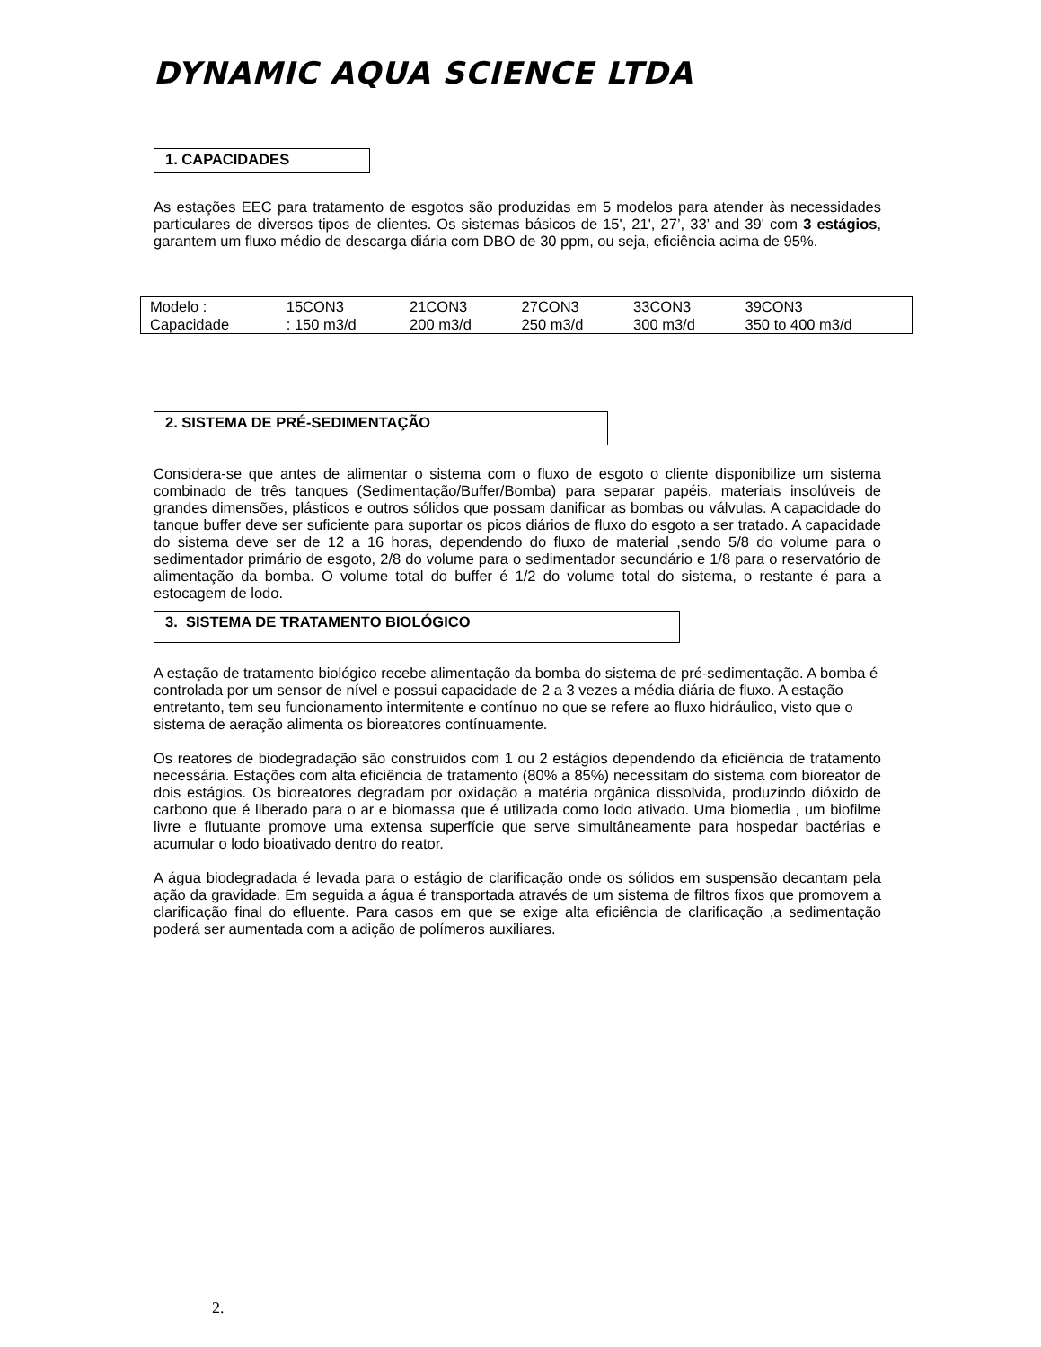DYNAMIC AQUA SCIENCE LTDA
1. CAPACIDADES
As estações EEC para tratamento de esgotos são produzidas em 5 modelos para atender às necessidades particulares de diversos tipos de clientes. Os sistemas básicos de 15', 21', 27’, 33’ and 39' com 3 estágios, garantem um fluxo médio de descarga diária com DBO de 30 ppm, ou seja, eficiência acima de 95%.
| Modelo : | 15CON3 | 21CON3 | 27CON3 | 33CON3 | 39CON3 |
| Capacidade | : 150 m3/d | 200 m3/d | 250 m3/d | 300 m3/d | 350 to 400 m3/d |
2. SISTEMA DE PRÉ-SEDIMENTAÇÃO
Considera-se que antes de alimentar o sistema com o fluxo de esgoto o cliente disponibilize um sistema combinado de três tanques (Sedimentação/Buffer/Bomba) para separar papéis, materiais insolúveis de grandes dimensões, plásticos e outros sólidos que possam danificar as bombas ou válvulas. A capacidade do tanque buffer deve ser suficiente para suportar os picos diários de fluxo do esgoto a ser tratado. A capacidade do sistema deve ser de 12 a 16 horas, dependendo do fluxo de material ,sendo 5/8 do volume para o sedimentador primário de esgoto, 2/8 do volume para o sedimentador secundário e 1/8 para o reservatório de alimentação da bomba. O volume total do buffer é 1/2 do volume total do sistema, o restante é para a estocagem de lodo.
3. SISTEMA DE TRATAMENTO BIOLÓGICO
A estação de tratamento biológico recebe alimentação da bomba do sistema de pré-sedimentação. A bomba é controlada por um sensor de nível e possui capacidade de 2 a 3 vezes a média diária de fluxo. A estação entretanto, tem seu funcionamento intermitente e contínuo no que se refere ao fluxo hidráulico, visto que o sistema de aeração alimenta os bioreatores contínuamente.
Os reatores de biodegradação são construidos com 1 ou 2 estágios dependendo da eficiência de tratamento necessária. Estações com alta eficiência de tratamento (80% a 85%) necessitam do sistema com bioreator de dois estágios. Os bioreatores degradam por oxidação a matéria orgânica dissolvida, produzindo dióxido de carbono que é liberado para o ar e biomassa que é utilizada como lodo ativado. Uma biomedia , um biofilme livre e flutuante promove uma extensa superfície que serve simultâneamente para hospedar bactérias e acumular o lodo bioativado dentro do reator.
A água biodegradada é levada para o estágio de clarificação onde os sólidos em suspensão decantam pela ação da gravidade. Em seguida a água é transportada através de um sistema de filtros fixos que promovem a clarificação final do efluente. Para casos em que se exige alta eficiência de clarificação ,a sedimentação poderá ser aumentada com a adição de polímeros auxiliares.
2.